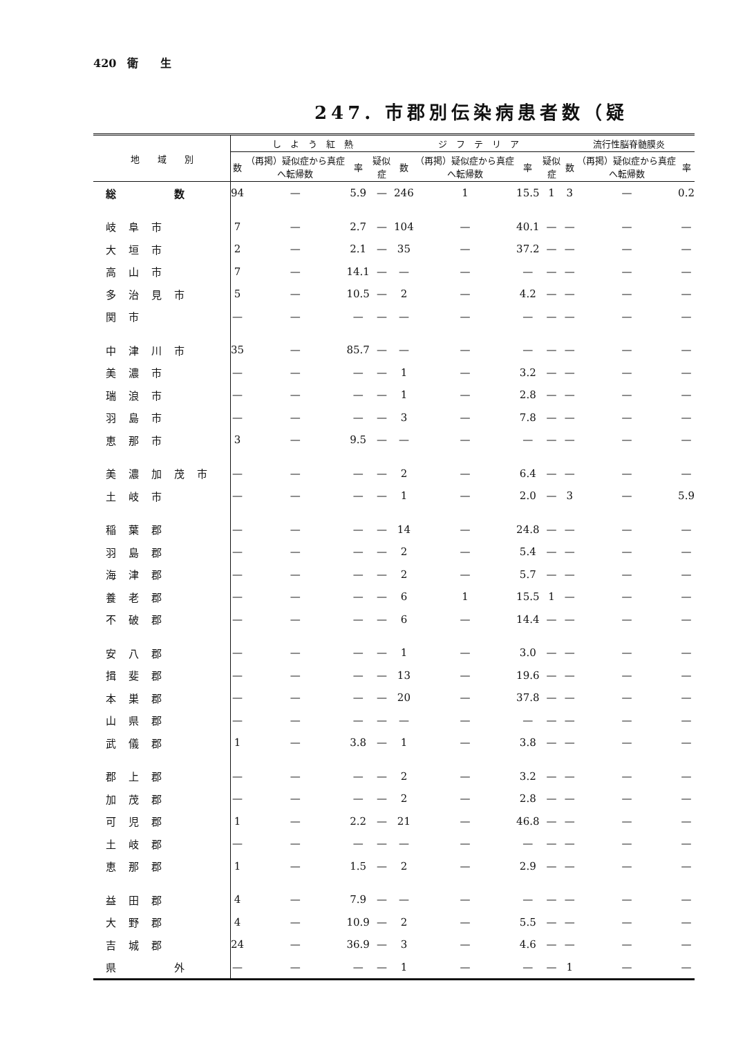420　衛　　生
247. 市郡別伝染病患者数（疑
| 地 域 別 | し よ う 紅 熱 | | | | ジ フ テ リ ア | | | | 流行性脳脊髄膜炎 | | |
| --- | --- | --- | --- | --- | --- | --- | --- | --- | --- | --- | --- |
| | 数 | （再掲）疑似症から真症へ転帰数 | 率 | 疑似症 | 数 | （再掲）疑似症から真症へ転帰数 | 率 | 疑似症 | 数 | （再掲）疑似症から真症へ転帰数 | 率 |
| 総 数 | 94 | — | 5.9 | — | 246 | 1 | 15.5 | 1 | 3 | — | 0.2 |
| 岐阜市 | 7 | — | 2.7 | — | 104 | — | 40.1 | — | — | — | — |
| 大垣市 | 2 | — | 2.1 | — | 35 | — | 37.2 | — | — | — | — |
| 高山市 | 7 | — | 14.1 | — | — | — | — | — | — | — | — |
| 多治見市 | 5 | — | 10.5 | — | 2 | — | 4.2 | — | — | — | — |
| 関市 | — | — | — | — | — | — | — | — | — | — | — |
| 中津川市 | 35 | — | 85.7 | — | — | — | — | — | — | — | — |
| 美濃市 | — | — | — | — | 1 | — | 3.2 | — | — | — | — |
| 瑞浪市 | — | — | — | — | 1 | — | 2.8 | — | — | — | — |
| 羽島市 | — | — | — | — | 3 | — | 7.8 | — | — | — | — |
| 恵那市 | 3 | — | 9.5 | — | — | — | — | — | — | — | — |
| 美濃加茂市 | — | — | — | — | 2 | — | 6.4 | — | — | — | — |
| 土岐市 | — | — | — | — | 1 | — | 2.0 | — | 3 | — | 5.9 |
| 稲葉郡 | — | — | — | — | 14 | — | 24.8 | — | — | — | — |
| 羽島郡 | — | — | — | — | 2 | — | 5.4 | — | — | — | — |
| 海津郡 | — | — | — | — | 2 | — | 5.7 | — | — | — | — |
| 養老郡 | — | — | — | — | 6 | 1 | 15.5 | 1 | — | — | — |
| 不破郡 | — | — | — | — | 6 | — | 14.4 | — | — | — | — |
| 安八郡 | — | — | — | — | 1 | — | 3.0 | — | — | — | — |
| 揖斐郡 | — | — | — | — | 13 | — | 19.6 | — | — | — | — |
| 本巣郡 | — | — | — | — | 20 | — | 37.8 | — | — | — | — |
| 山県郡 | — | — | — | — | — | — | — | — | — | — | — |
| 武儀郡 | 1 | — | 3.8 | — | 1 | — | 3.8 | — | — | — | — |
| 郡上郡 | — | — | — | — | 2 | — | 3.2 | — | — | — | — |
| 加茂郡 | — | — | — | — | 2 | — | 2.8 | — | — | — | — |
| 可児郡 | 1 | — | 2.2 | — | 21 | — | 46.8 | — | — | — | — |
| 土岐郡 | — | — | — | — | — | — | — | — | — | — | — |
| 恵那郡 | 1 | — | 1.5 | — | 2 | — | 2.9 | — | — | — | — |
| 益田郡 | 4 | — | 7.9 | — | — | — | — | — | — | — | — |
| 大野郡 | 4 | — | 10.9 | — | 2 | — | 5.5 | — | — | — | — |
| 吉城郡 | 24 | — | 36.9 | — | 3 | — | 4.6 | — | — | — | — |
| 県 外 | — | — | — | — | 1 | — | — | — | 1 | — | — |